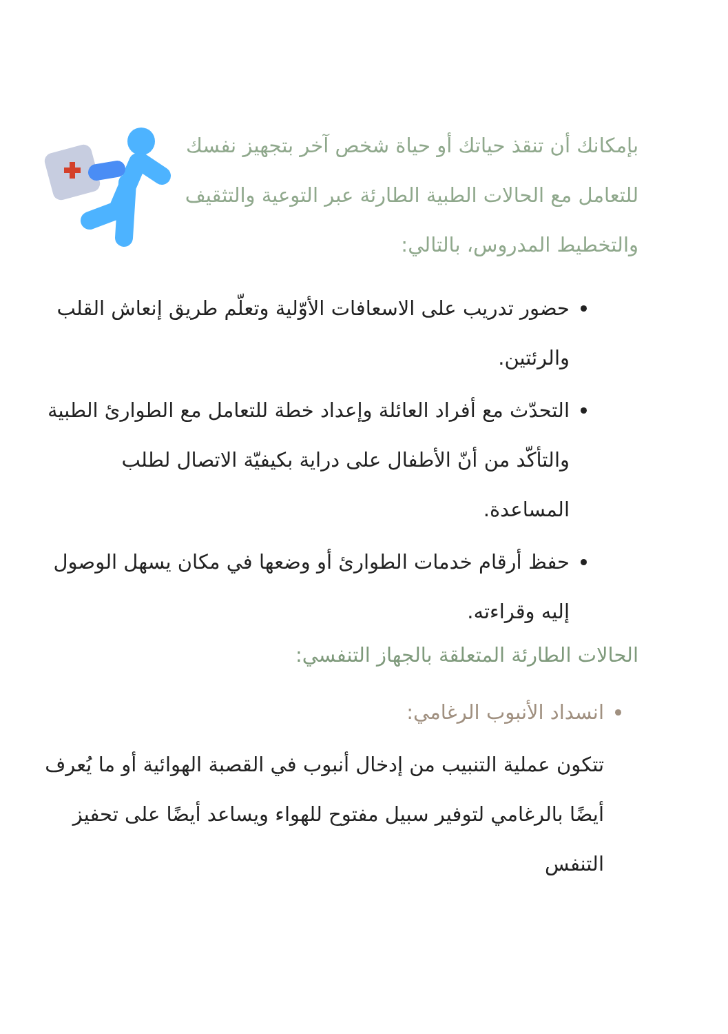بإمكانك أن تنقذ حياتك أو حياة شخص آخر بتجهيز نفسك للتعامل مع الحالات الطبية الطارئة عبر التوعية والتثقيف والتخطيط المدروس، بالتالي:
حضور تدريب على الاسعافات الأوّلية وتعلّم طريق إنعاش القلب والرئتين.
التحدّث مع أفراد العائلة وإعداد خطة للتعامل مع الطوارئ الطبية والتأكّد من أنّ الأطفال على دراية بكيفيّة الاتصال لطلب المساعدة.
حفظ أرقام خدمات الطوارئ أو وضعها في مكان يسهل الوصول إليه وقراءته.
الحالات الطارئة المتعلقة بالجهاز التنفسي:
انسداد الأنبوب الرغامي:
تتكون عملية التنبيب من إدخال أنبوب في القصبة الهوائية أو ما يُعرف أيضًا بالرغامي لتوفير سبيل مفتوح للهواء ويساعد أيضًا على تحفيز التنفس